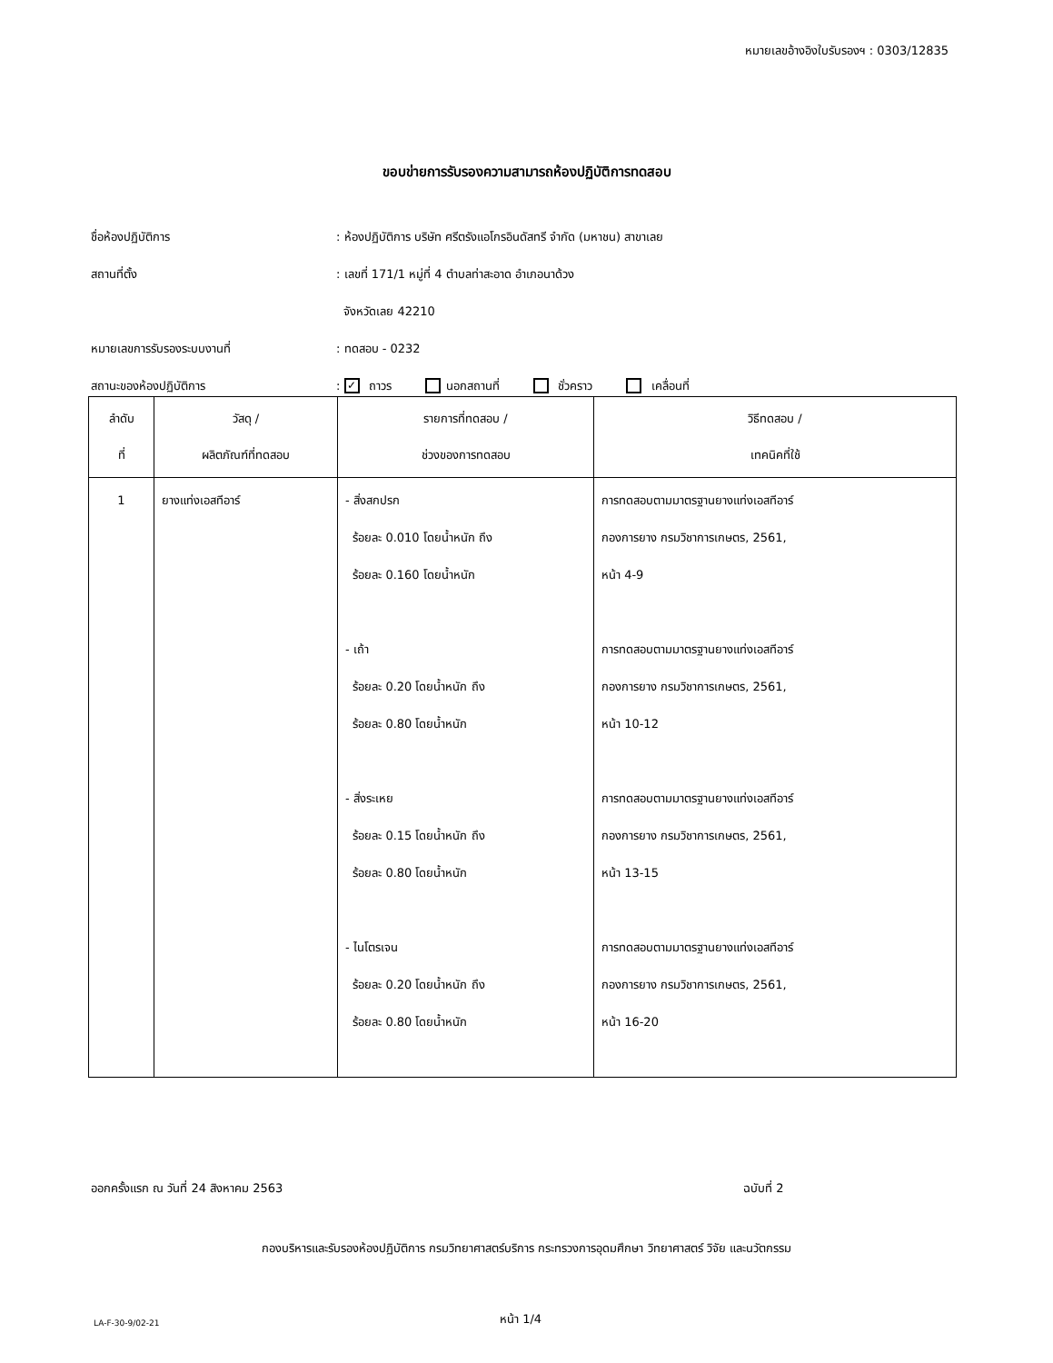หมายเลขอ้างอิงใบรับรองฯ : 0303/12835
ขอบข่ายการรับรองความสามารถห้องปฏิบัติการทดสอบ
ชื่อห้องปฏิบัติการ
: ห้องปฏิบัติการ บริษัท ศรีตรังแอโกรอินดัสทรี จำกัด (มหาชน) สาขาเลย
สถานที่ตั้ง
: เลขที่ 171/1 หมู่ที่ 4 ตำบลท่าสะอาด อำเภอนาด้วง
จังหวัดเลย 42210
หมายเลขการรับรองระบบงานที่ : ทดสอบ - 0232
สถานะของห้องปฏิบัติการ
: ✓ ถาวร นอกสถานที่ ชั่วคราว เคลื่อนที่
| ลำดับ ที่ | วัสดุ / ผลิตภัณฑ์ที่ทดสอบ | รายการที่ทดสอบ / ช่วงของการทดสอบ | วิธีทดสอบ / เทคนิคที่ใช้ |
| --- | --- | --- | --- |
| 1 | ยางแท่งเอสทีอาร์ | - สิ่งสกปรก ร้อยละ 0.010 โดยน้ำหนัก ถึง ร้อยละ 0.160 โดยน้ำหนัก - เถ้า ร้อยละ 0.20 โดยน้ำหนัก ถึง ร้อยละ 0.80 โดยน้ำหนัก - สิ่งระเหย ร้อยละ 0.15 โดยน้ำหนัก ถึง ร้อยละ 0.80 โดยน้ำหนัก - ไนโตรเจน ร้อยละ 0.20 โดยน้ำหนัก ถึง ร้อยละ 0.80 โดยน้ำหนัก | การทดสอบตามมาตรฐานยางแท่งเอสทีอาร์ กองการยาง กรมวิชาการเกษตร, 2561, หน้า 4-9 การทดสอบตามมาตรฐานยางแท่งเอสทีอาร์ กองการยาง กรมวิชาการเกษตร, 2561, หน้า 10-12 การทดสอบตามมาตรฐานยางแท่งเอสทีอาร์ กองการยาง กรมวิชาการเกษตร, 2561, หน้า 13-15 การทดสอบตามมาตรฐานยางแท่งเอสทีอาร์ กองการยาง กรมวิชาการเกษตร, 2561, หน้า 16-20 |
ออกครั้งแรก ณ วันที่ 24 สิงหาคม 2563
ฉบับที่ 2
กองบริหารและรับรองห้องปฏิบัติการ กรมวิทยาศาสตร์บริการ กระทรวงการอุดมศึกษา วิทยาศาสตร์ วิจัย และนวัตกรรม
LA-F-30-9/02-21 หน้า 1/4